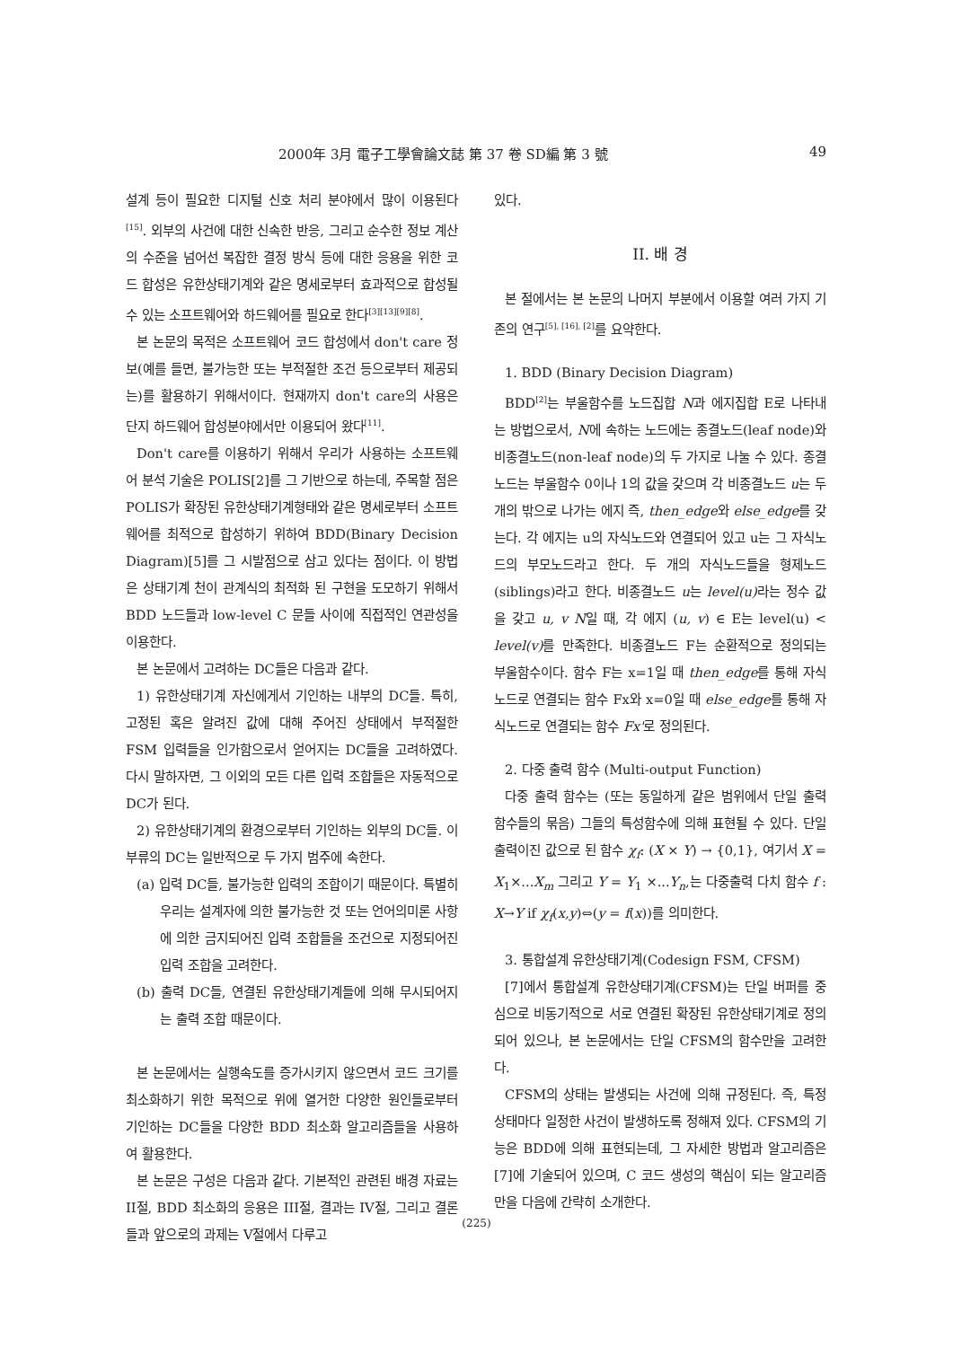2000年 3月 電子工學會論文誌 第 37 卷 SD編 第 3 號 49
설계 등이 필요한 디지털 신호 처리 분야에서 많이 이용된다<sup>[15]</sup>. 외부의 사건에 대한 신속한 반응, 그리고 순수한 정보 계산의 수준을 넘어선 복잡한 결정 방식 등에 대한 응용을 위한 코드 합성은 유한상태기계와 같은 명세로부터 효과적으로 합성될 수 있는 소프트웨어와 하드웨어를 필요로 한다<sup>[3][13][9][8]</sup>.
본 논문의 목적은 소프트웨어 코드 합성에서 don't care 정보(예를 들면, 불가능한 또는 부적절한 조건 등으로부터 제공되는)를 활용하기 위해서이다. 현재까지 don't care의 사용은 단지 하드웨어 합성분야에서만 이용되어 왔다<sup>[11]</sup>.
Don't care를 이용하기 위해서 우리가 사용하는 소프트웨어 분석 기술은 POLIS[2]를 그 기반으로 하는데, 주목할 점은 POLIS가 확장된 유한상태기계형태와 같은 명세로부터 소프트웨어를 최적으로 합성하기 위하여 BDD(Binary Decision Diagram)[5]를 그 시발점으로 삼고 있다는 점이다. 이 방법은 상태기계 천이 관계식의 최적화 된 구현을 도모하기 위해서 BDD 노드들과 low-level C 문들 사이에 직접적인 연관성을 이용한다.
본 논문에서 고려하는 DC들은 다음과 같다.
1) 유한상태기계 자신에게서 기인하는 내부의 DC들. 특히, 고정된 혹은 알려진 값에 대해 주어진 상태에서 부적절한 FSM 입력들을 인가함으로서 얻어지는 DC들을 고려하였다. 다시 말하자면, 그 이외의 모든 다른 입력 조합들은 자동적으로 DC가 된다.
2) 유한상태기계의 환경으로부터 기인하는 외부의 DC들. 이 부류의 DC는 일반적으로 두 가지 범주에 속한다.
(a) 입력 DC들, 불가능한 입력의 조합이기 때문이다. 특별히 우리는 설계자에 의한 불가능한 것 또는 언어의미론 사항에 의한 금지되어진 입력 조합들을 조건으로 지정되어진 입력 조합을 고려한다.
(b) 출력 DC들, 연결된 유한상태기계들에 의해 무시되어지는 출력 조합 때문이다.
본 논문에서는 실행속도를 증가시키지 않으면서 코드 크기를 최소화하기 위한 목적으로 위에 열거한 다양한 원인들로부터 기인하는 DC들을 다양한 BDD 최소화 알고리즘들을 사용하여 활용한다.
본 논문은 구성은 다음과 같다. 기본적인 관련된 배경 자료는 II절, BDD 최소화의 응용은 III절, 결과는 IV절, 그리고 결론들과 앞으로의 과제는 V절에서 다루고
있다.
II. 배 경
본 절에서는 본 논문의 나머지 부분에서 이용할 여러 가지 기존의 연구<sup>[5], [16], [2]</sup>를 요약한다.
1. BDD (Binary Decision Diagram)
BDD<sup>[2]</sup>는 부울함수를 노드집합 N과 에지집합 E로 나타내는 방법으로서, N에 속하는 노드에는 종결노드(leaf node)와 비종결노드(non-leaf node)의 두 가지로 나눌 수 있다. 종결노드는 부울함수 0이나 1의 값을 갖으며 각 비종결노드 u는 두 개의 밖으로 나가는 에지 즉, then_edge와 else_edge를 갖는다. 각 에지는 u의 자식노드와 연결되어 있고 u는 그 자식노드의 부모노드라고 한다. 두 개의 자식노드들을 형제노드(siblings)라고 한다. 비종결노드 u는 level(u) 라는 정수 값을 갖고 u, v N일 때, 각 에지 (u, v) ∈ E는 level(u) < level(v) 를 만족한다. 비종결노드 F는 순환적으로 정의되는 부울함수이다. 함수 F는 x=1일 때 then_edge를 통해 자식노드로 연결되는 함수 Fx와 x=0일 때 else_edge를 통해 자식노드로 연결되는 함수 Fx'로 정의된다.
2. 다중 출력 함수 (Multi-output Function)
다중 출력 함수는 (또는 동일하게 같은 범위에서 단일 출력 함수들의 묶음) 그들의 특성함수에 의해 표현될 수 있다. 단일 출력이진 값으로 된 함수 χ<sub>f</sub>: (X × Y) → {0,1}, 여기서 X = X<sub>1</sub>×...X<sub>m</sub> 그리고 Y = Y<sub>1</sub> ×...Y<sub>n</sub>,는 다중출력 다치 함수 f : X→Y if χ<sub>f</sub>(x,y)⇔(y = f(x))를 의미한다.
3. 통합설계 유한상태기계(Codesign FSM, CFSM)
[7]에서 통합설계 유한상태기계(CFSM)는 단일 버퍼를 중심으로 비동기적으로 서로 연결된 확장된 유한상태기계로 정의되어 있으나, 본 논문에서는 단일 CFSM의 함수만을 고려한다.
CFSM의 상태는 발생되는 사건에 의해 규정된다. 즉, 특정 상태마다 일정한 사건이 발생하도록 정해져 있다. CFSM의 기능은 BDD에 의해 표현되는데, 그 자세한 방법과 알고리즘은 [7]에 기술되어 있으며, C 코드 생성의 핵심이 되는 알고리즘만을 다음에 간략히 소개한다.
(225)